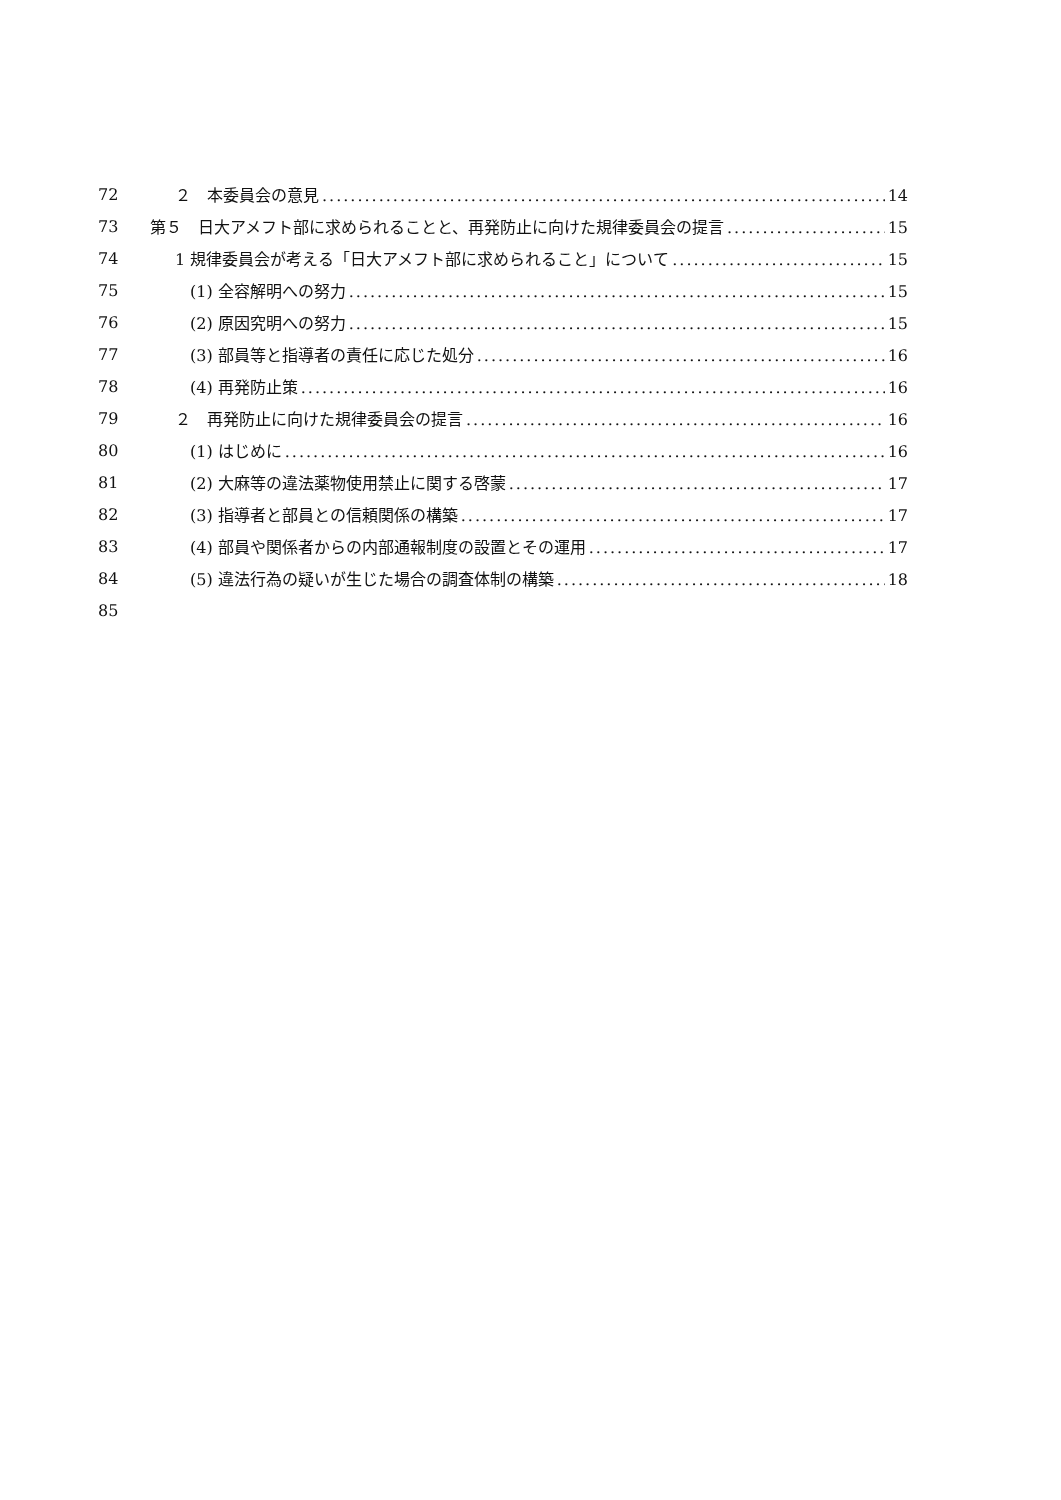72 ２　本委員会の意見 14
73 第５　日大アメフト部に求められることと、再発防止に向けた規律委員会の提言 15
74 1 規律委員会が考える「日大アメフト部に求められること」について 15
75 (1) 全容解明への努力 15
76 (2) 原因究明への努力 15
77 (3) 部員等と指導者の責任に応じた処分 16
78 (4) 再発防止策 16
79 ２　再発防止に向けた規律委員会の提言 16
80 (1) はじめに 16
81 (2) 大麻等の違法薬物使用禁止に関する啓蒙 17
82 (3) 指導者と部員との信頼関係の構築 17
83 (4) 部員や関係者からの内部通報制度の設置とその運用 17
84 (5) 違法行為の疑いが生じた場合の調査体制の構築 18
85